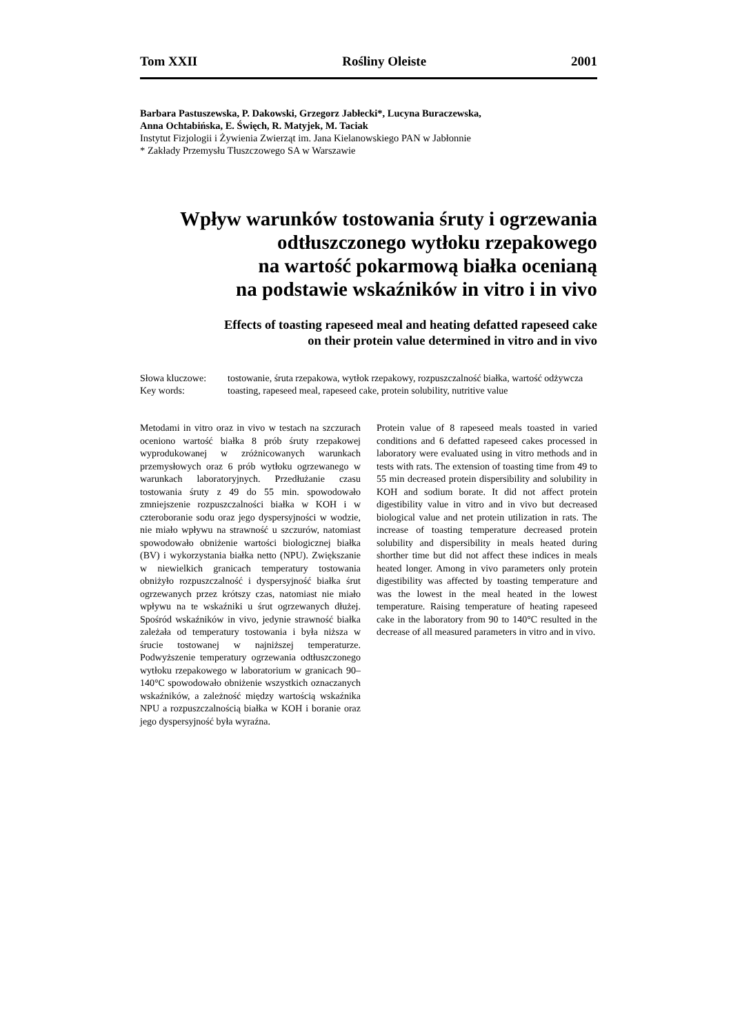Tom XXII Rośliny Oleiste 2001
Barbara Pastuszewska, P. Dakowski, Grzegorz Jabłecki*, Lucyna Buraczewska,
Anna Ochtabińska, E. Święch, R. Matyjek, M. Taciak
Instytut Fizjologii i Żywienia Zwierząt im. Jana Kielanowskiego PAN w Jabłonnie
* Zakłady Przemysłu Tłuszczowego SA w Warszawie
Wpływ warunków tostowania śruty i ogrzewania
odtłuszczonego wytłoku rzepakowego
na wartość pokarmową białka ocenianą
na podstawie wskaźników in vitro i in vivo
Effects of toasting rapeseed meal and heating defatted rapeseed cake
on their protein value determined in vitro and in vivo
| Słowa kluczowe: | tostowanie, śruta rzepakowa, wytłok rzepakowy, rozpuszczalność białka, wartość odżywcza |
| Key words: | toasting, rapeseed meal, rapeseed cake, protein solubility, nutritive value |
Metodami in vitro oraz in vivo w testach na szczurach oceniono wartość białka 8 prób śruty rzepakowej wyprodukowanej w zróżnicowanych warunkach przemysłowych oraz 6 prób wytłoku ogrzewanego w warunkach laboratoryjnych. Przedłużanie czasu tostowania śruty z 49 do 55 min. spowodowało zmniejszenie rozpuszczalności białka w KOH i w czteroboranie sodu oraz jego dyspersyjności w wodzie, nie miało wpływu na strawność u szczurów, natomiast spowodowało obniżenie wartości biologicznej białka (BV) i wykorzystania białka netto (NPU). Zwiększanie w niewielkich granicach temperatury tostowania obniżyło rozpuszczalność i dyspersyjność białka śrut ogrzewanych przez krótszy czas, natomiast nie miało wpływu na te wskaźniki u śrut ogrzewanych dłużej. Spośród wskaźników in vivo, jedynie strawność białka zależała od temperatury tostowania i była niższa w śrucie tostowanej w najniższej temperaturze. Podwyższenie temperatury ogrzewania odtłuszczonego wytłoku rzepakowego w laboratorium w granicach 90–140°C spowodowało obniżenie wszystkich oznaczanych wskaźników, a zależność między wartością wskaźnika NPU a rozpuszczalnością białka w KOH i boranie oraz jego dyspersyjność była wyraźna.
Protein value of 8 rapeseed meals toasted in varied conditions and 6 defatted rapeseed cakes processed in laboratory were evaluated using in vitro methods and in tests with rats. The extension of toasting time from 49 to 55 min decreased protein dispersibility and solubility in KOH and sodium borate. It did not affect protein digestibility value in vitro and in vivo but decreased biological value and net protein utilization in rats. The increase of toasting temperature decreased protein solubility and dispersibility in meals heated during shorther time but did not affect these indices in meals heated longer. Among in vivo parameters only protein digestibility was affected by toasting temperature and was the lowest in the meal heated in the lowest temperature. Raising temperature of heating rapeseed cake in the laboratory from 90 to 140°C resulted in the decrease of all measured parameters in vitro and in vivo.